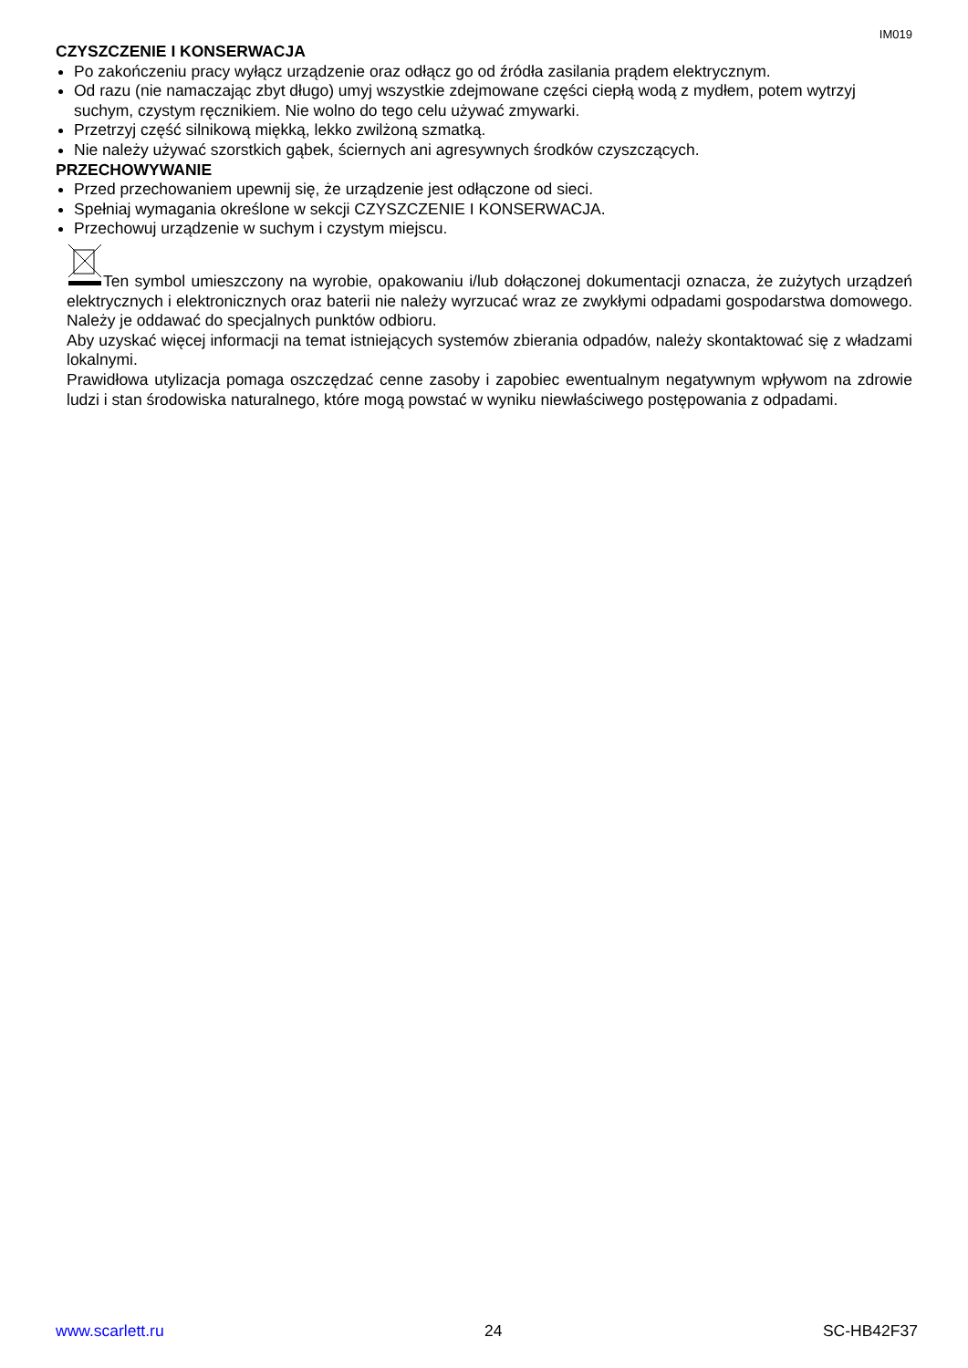IM019
CZYSZCZENIE I KONSERWACJA
Po zakończeniu pracy wyłącz urządzenie oraz odłącz go od źródła zasilania prądem elektrycznym.
Od razu (nie namaczając zbyt długo) umyj wszystkie zdejmowane części ciepłą wodą z mydłem, potem wytrzyj suchym, czystym ręcznikiem. Nie wolno do tego celu używać zmywarki.
Przetrzyj część silnikową miękką, lekko zwilżoną szmatką.
Nie należy używać szorstkich gąbek, ściernych ani agresywnych środków czyszczących.
PRZECHOWYWANIE
Przed przechowaniem upewnij się, że urządzenie jest odłączone od sieci.
Spełniaj wymagania określone w sekcji CZYSZCZENIE I KONSERWACJA.
Przechowuj urządzenie w suchym i czystym miejscu.
Ten symbol umieszczony na wyrobie, opakowaniu i/lub dołączonej dokumentacji oznacza, że zużytych urządzeń elektrycznych i elektronicznych oraz baterii nie należy wyrzucać wraz ze zwykłymi odpadami gospodarstwa domowego. Należy je oddawać do specjalnych punktów odbioru.
Aby uzyskać więcej informacji na temat istniejących systemów zbierania odpadów, należy skontaktować się z władzami lokalnymi.
Prawidłowa utylizacja pomaga oszczędzać cenne zasoby i zapobiec ewentualnym negatywnym wpływom na zdrowie ludzi i stan środowiska naturalnego, które mogą powstać w wyniku niewłaściwego postępowania z odpadami.
www.scarlett.ru 24 SC-HB42F37